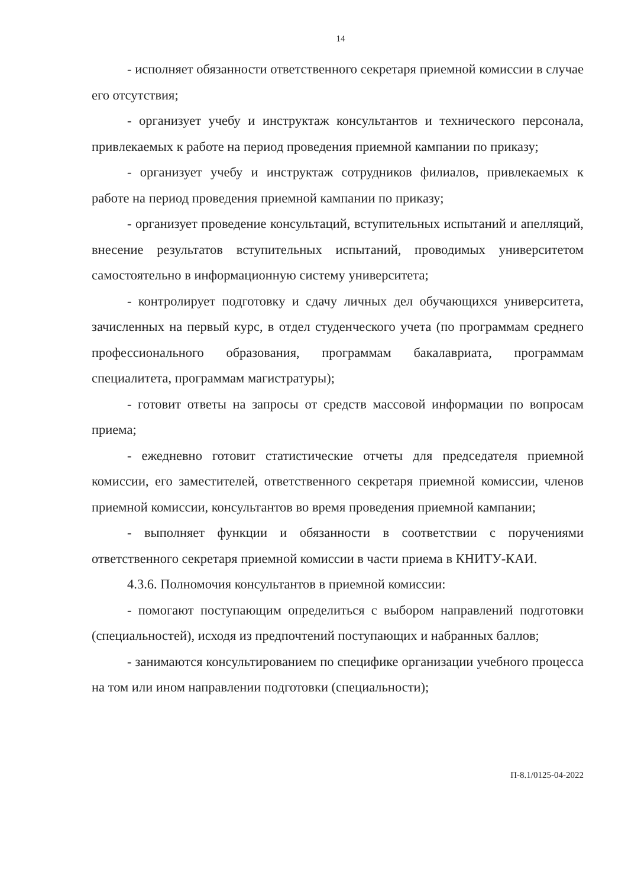14
- исполняет обязанности ответственного секретаря приемной комиссии в случае его отсутствия;
- организует учебу и инструктаж консультантов и технического персонала, привлекаемых к работе на период проведения приемной кампании по приказу;
- организует учебу и инструктаж сотрудников филиалов, привлекаемых к работе на период проведения приемной кампании по приказу;
- организует проведение консультаций, вступительных испытаний и апелляций, внесение результатов вступительных испытаний, проводимых университетом самостоятельно в информационную систему университета;
- контролирует подготовку и сдачу личных дел обучающихся университета, зачисленных на первый курс, в отдел студенческого учета (по программам среднего профессионального образования, программам бакалавриата, программам специалитета, программам магистратуры);
- готовит ответы на запросы от средств массовой информации по вопросам приема;
- ежедневно готовит статистические отчеты для председателя приемной комиссии, его заместителей, ответственного секретаря приемной комиссии, членов приемной комиссии, консультантов во время проведения приемной кампании;
- выполняет функции и обязанности в соответствии с поручениями ответственного секретаря приемной комиссии в части приема в КНИТУ-КАИ.
4.3.6. Полномочия консультантов в приемной комиссии:
- помогают поступающим определиться с выбором направлений подготовки (специальностей), исходя из предпочтений поступающих и набранных баллов;
- занимаются консультированием по специфике организации учебного процесса на том или ином направлении подготовки (специальности);
П-8.1/0125-04-2022